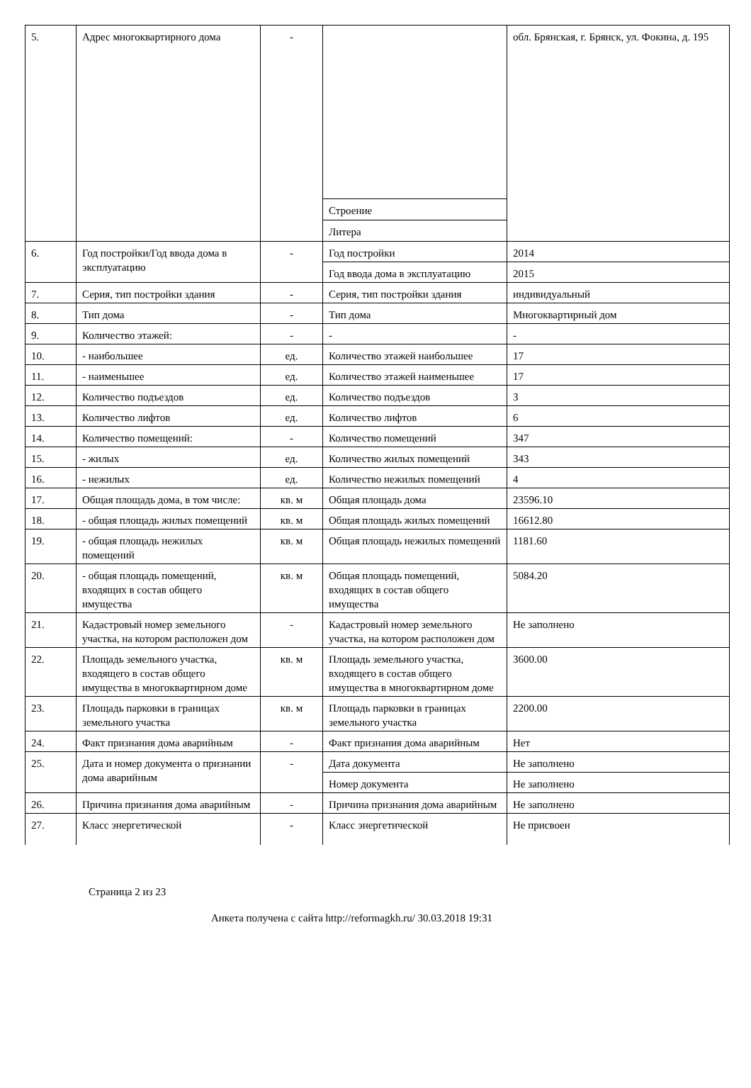| 5. | Адрес многоквартирного дома | - | | обл. Брянская, г. Брянск, ул. Фокина, д. 195 |
| | | | Строение | |
| | | | Литера | |
| 6. | Год постройки/Год ввода дома в эксплуатацию | - | Год постройки | 2014 |
| | | | Год ввода дома в эксплуатацию | 2015 |
| 7. | Серия, тип постройки здания | - | Серия, тип постройки здания | индивидуальный |
| 8. | Тип дома | - | Тип дома | Многоквартирный дом |
| 9. | Количество этажей: | - | - | - |
| 10. | - наибольшее | ед. | Количество этажей наибольшее | 17 |
| 11. | - наименьшее | ед. | Количество этажей наименьшее | 17 |
| 12. | Количество подъездов | ед. | Количество подъездов | 3 |
| 13. | Количество лифтов | ед. | Количество лифтов | 6 |
| 14. | Количество помещений: | - | Количество помещений | 347 |
| 15. | - жилых | ед. | Количество жилых помещений | 343 |
| 16. | - нежилых | ед. | Количество нежилых помещений | 4 |
| 17. | Общая площадь дома, в том числе: | кв. м | Общая площадь дома | 23596.10 |
| 18. | - общая площадь жилых помещений | кв. м | Общая площадь жилых помещений | 16612.80 |
| 19. | - общая площадь нежилых помещений | кв. м | Общая площадь нежилых помещений | 1181.60 |
| 20. | - общая площадь помещений, входящих в состав общего имущества | кв. м | Общая площадь помещений, входящих в состав общего имущества | 5084.20 |
| 21. | Кадастровый номер земельного участка, на котором расположен дом | - | Кадастровый номер земельного участка, на котором расположен дом | Не заполнено |
| 22. | Площадь земельного участка, входящего в состав общего имущества в многоквартирном доме | кв. м | Площадь земельного участка, входящего в состав общего имущества в многоквартирном доме | 3600.00 |
| 23. | Площадь парковки в границах земельного участка | кв. м | Площадь парковки в границах земельного участка | 2200.00 |
| 24. | Факт признания дома аварийным | - | Факт признания дома аварийным | Нет |
| 25. | Дата и номер документа о признании дома аварийным | - | Дата документа | Не заполнено |
| | | | Номер документа | Не заполнено |
| 26. | Причина признания дома аварийным | - | Причина признания дома аварийным | Не заполнено |
| 27. | Класс энергетической | - | Класс энергетической | Не присвоен |
Страница 2 из 23
Анкета получена с сайта http://reformagkh.ru/ 30.03.2018 19:31